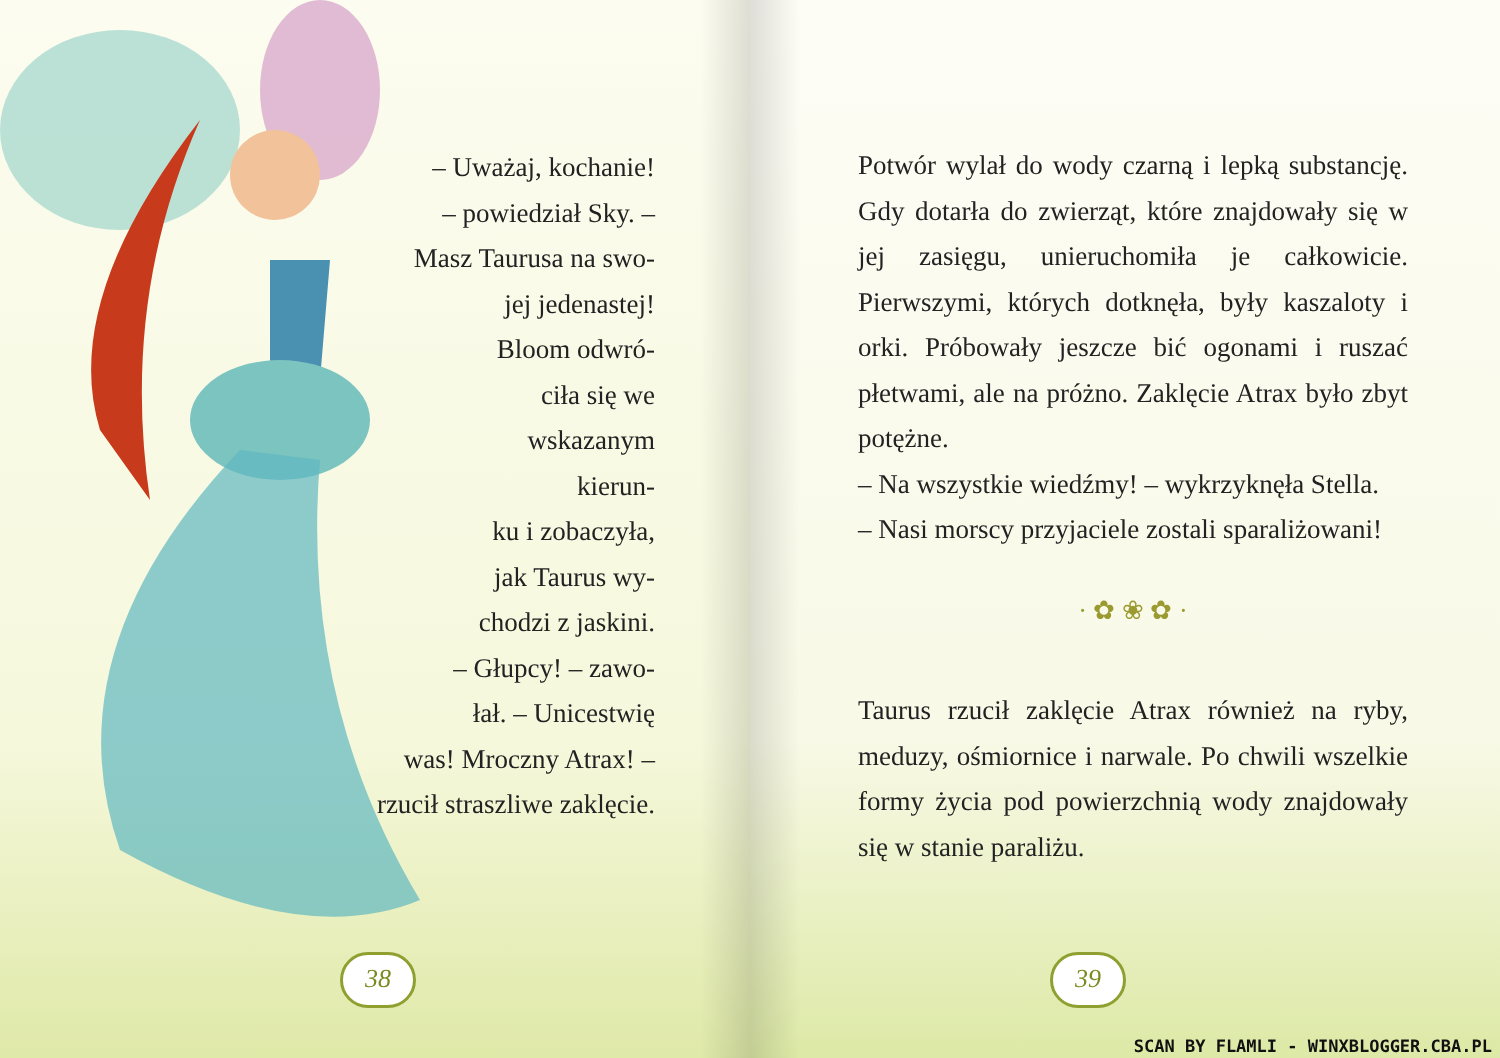– Uważaj, kochanie!
– powiedział Sky. –
Masz Taurusa na swo-
jej jedenastej!
Bloom odwró-
ciła się we
wskazanym
kierun-
ku i zobaczyła,
jak Taurus wy-
chodzi z jaskini.
– Głupcy! – zawo-
łał. – Unicestwię
was! Mroczny Atrax! –
rzucił straszliwe zaklęcie.
38
Potwór wylał do wody czarną i lepką substan­cję. Gdy dotarła do zwierząt, które znajdowały się w jej zasięgu, unieruchomiła je całkowicie. Pierwszymi, których dotknęła, były kaszaloty i orki. Próbowały jeszcze bić ogonami i ruszać płetwami, ale na próżno. Zaklęcie Atrax było zbyt potężne.
– Na wszystkie wiedźmy! – wykrzyknęła Stella.
– Nasi morscy przyjaciele zostali sparaliżowani!
· ✿ ❀ ✿ ·
Taurus rzucił zaklęcie Atrax również na ryby, meduzy, ośmiornice i narwale. Po chwili wszel­kie formy życia pod powierzchnią wody znajdo­wały się w stanie paraliżu.
39
SCAN BY FLAMLI - WINXBLOGGER.CBA.PL